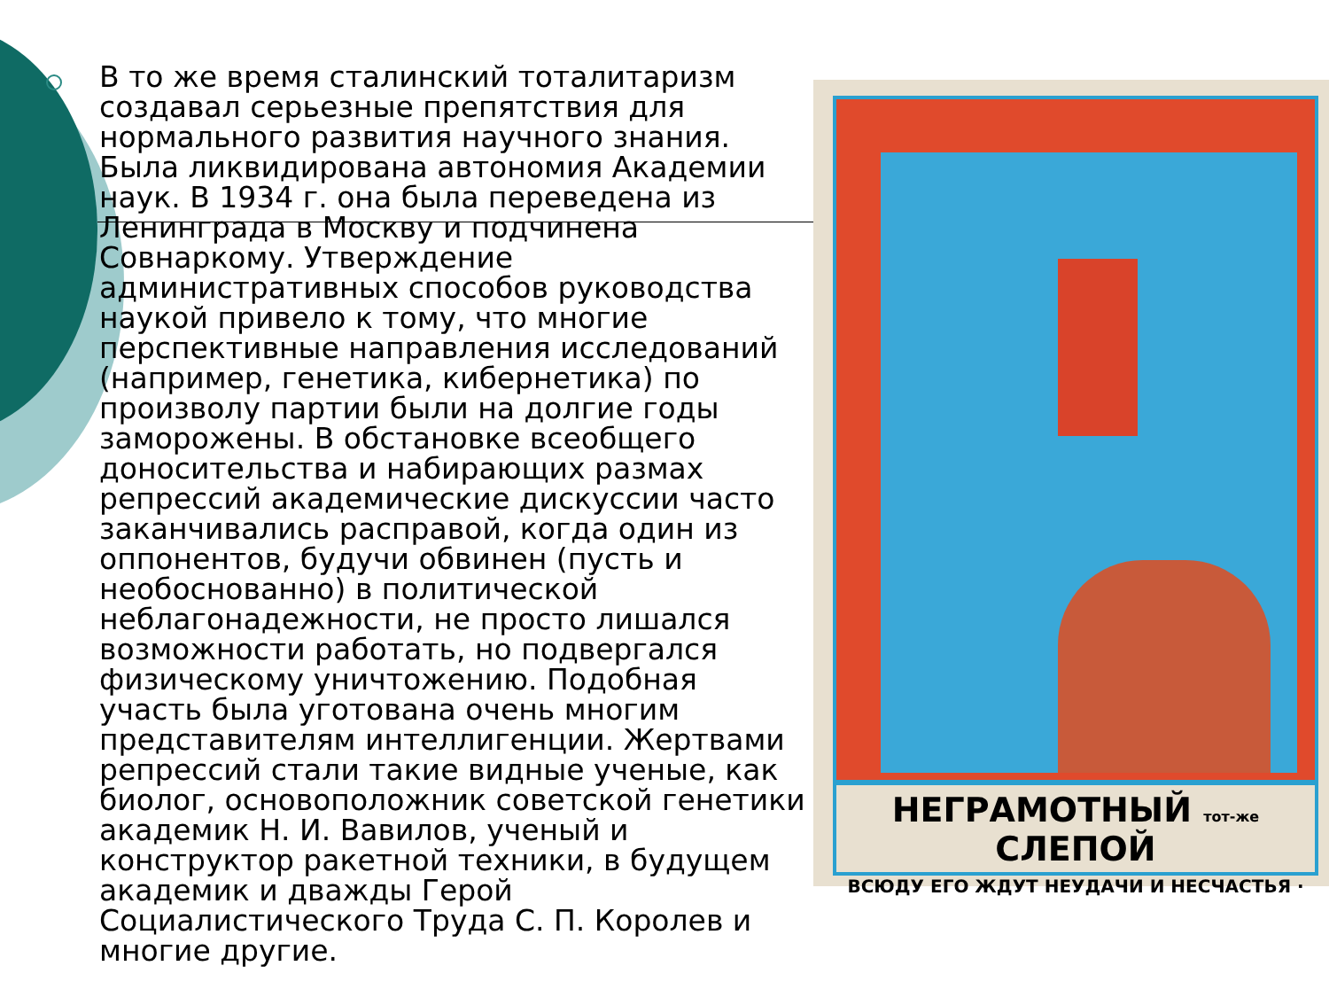В то же время сталинский тоталитаризм создавал серьезные препятствия для нормального развития научного знания. Была ликвидирована автономия Академии наук. В 1934 г. она была переведена из Ленинграда в Москву и подчинена Совнаркому. Утверждение административных способов руководства наукой привело к тому, что многие перспективные направления исследований (например, генетика, кибернетика) по произволу партии были на долгие годы заморожены. В обстановке всеобщего доносительства и набирающих размах репрессий академические дискуссии часто заканчивались расправой, когда один из оппонентов, будучи обвинен (пусть и необоснованно) в политической неблагонадежности, не просто лишался возможности работать, но подвергался физическому уничтожению. Подобная участь была уготована очень многим представителям интеллигенции. Жертвами репрессий стали такие видные ученые, как биолог, основоположник советской генетики академик Н. И. Вавилов, ученый и конструктор ракетной техники, в будущем академик и дважды Герой Социалистического Труда С. П. Королев и многие другие.
НЕГРАМОТНЫЙ тот-же СЛЕПОЙ
ВСЮДУ ЕГО ЖДУТ НЕУДАЧИ И НЕСЧАСТЬЯ ·